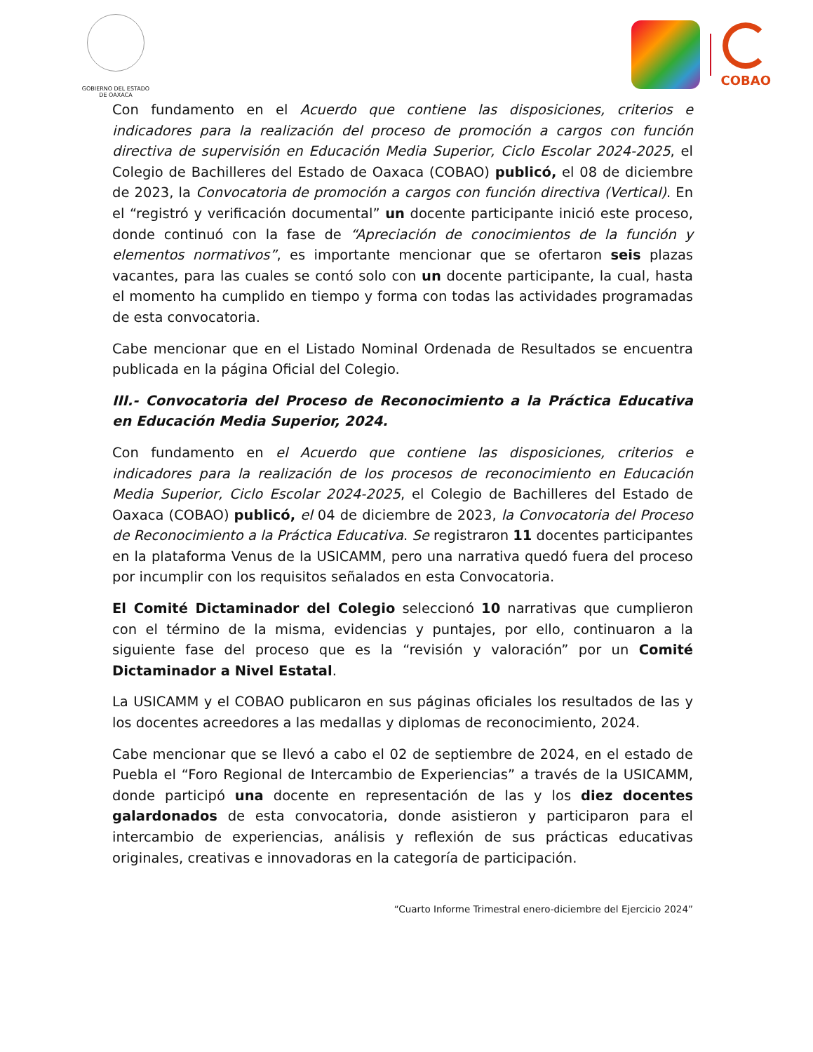GOBIERNO DEL ESTADO
DE OAXACA
COBAO
Con fundamento en el Acuerdo que contiene las disposiciones, criterios e indicadores para la realización del proceso de promoción a cargos con función directiva de supervisión en Educación Media Superior, Ciclo Escolar 2024-2025, el Colegio de Bachilleres del Estado de Oaxaca (COBAO) publicó, el 08 de diciembre de 2023, la Convocatoria de promoción a cargos con función directiva (Vertical). En el “registró y verificación documental” un docente participante inició este proceso, donde continuó con la fase de “Apreciación de conocimientos de la función y elementos normativos”, es importante mencionar que se ofertaron seis plazas vacantes, para las cuales se contó solo con un docente participante, la cual, hasta el momento ha cumplido en tiempo y forma con todas las actividades programadas de esta convocatoria.
Cabe mencionar que en el Listado Nominal Ordenada de Resultados se encuentra publicada en la página Oficial del Colegio.
III.- Convocatoria del Proceso de Reconocimiento a la Práctica Educativa en Educación Media Superior, 2024.
Con fundamento en el Acuerdo que contiene las disposiciones, criterios e indicadores para la realización de los procesos de reconocimiento en Educación Media Superior, Ciclo Escolar 2024-2025, el Colegio de Bachilleres del Estado de Oaxaca (COBAO) publicó, el 04 de diciembre de 2023, la Convocatoria del Proceso de Reconocimiento a la Práctica Educativa. Se registraron 11 docentes participantes en la plataforma Venus de la USICAMM, pero una narrativa quedó fuera del proceso por incumplir con los requisitos señalados en esta Convocatoria.
El Comité Dictaminador del Colegio seleccionó 10 narrativas que cumplieron con el término de la misma, evidencias y puntajes, por ello, continuaron a la siguiente fase del proceso que es la “revisión y valoración” por un Comité Dictaminador a Nivel Estatal.
La USICAMM y el COBAO publicaron en sus páginas oficiales los resultados de las y los docentes acreedores a las medallas y diplomas de reconocimiento, 2024.
Cabe mencionar que se llevó a cabo el 02 de septiembre de 2024, en el estado de Puebla el “Foro Regional de Intercambio de Experiencias” a través de la USICAMM, donde participó una docente en representación de las y los diez docentes galardonados de esta convocatoria, donde asistieron y participaron para el intercambio de experiencias, análisis y reflexión de sus prácticas educativas originales, creativas e innovadoras en la categoría de participación.
“Cuarto Informe Trimestral enero-diciembre del Ejercicio 2024”